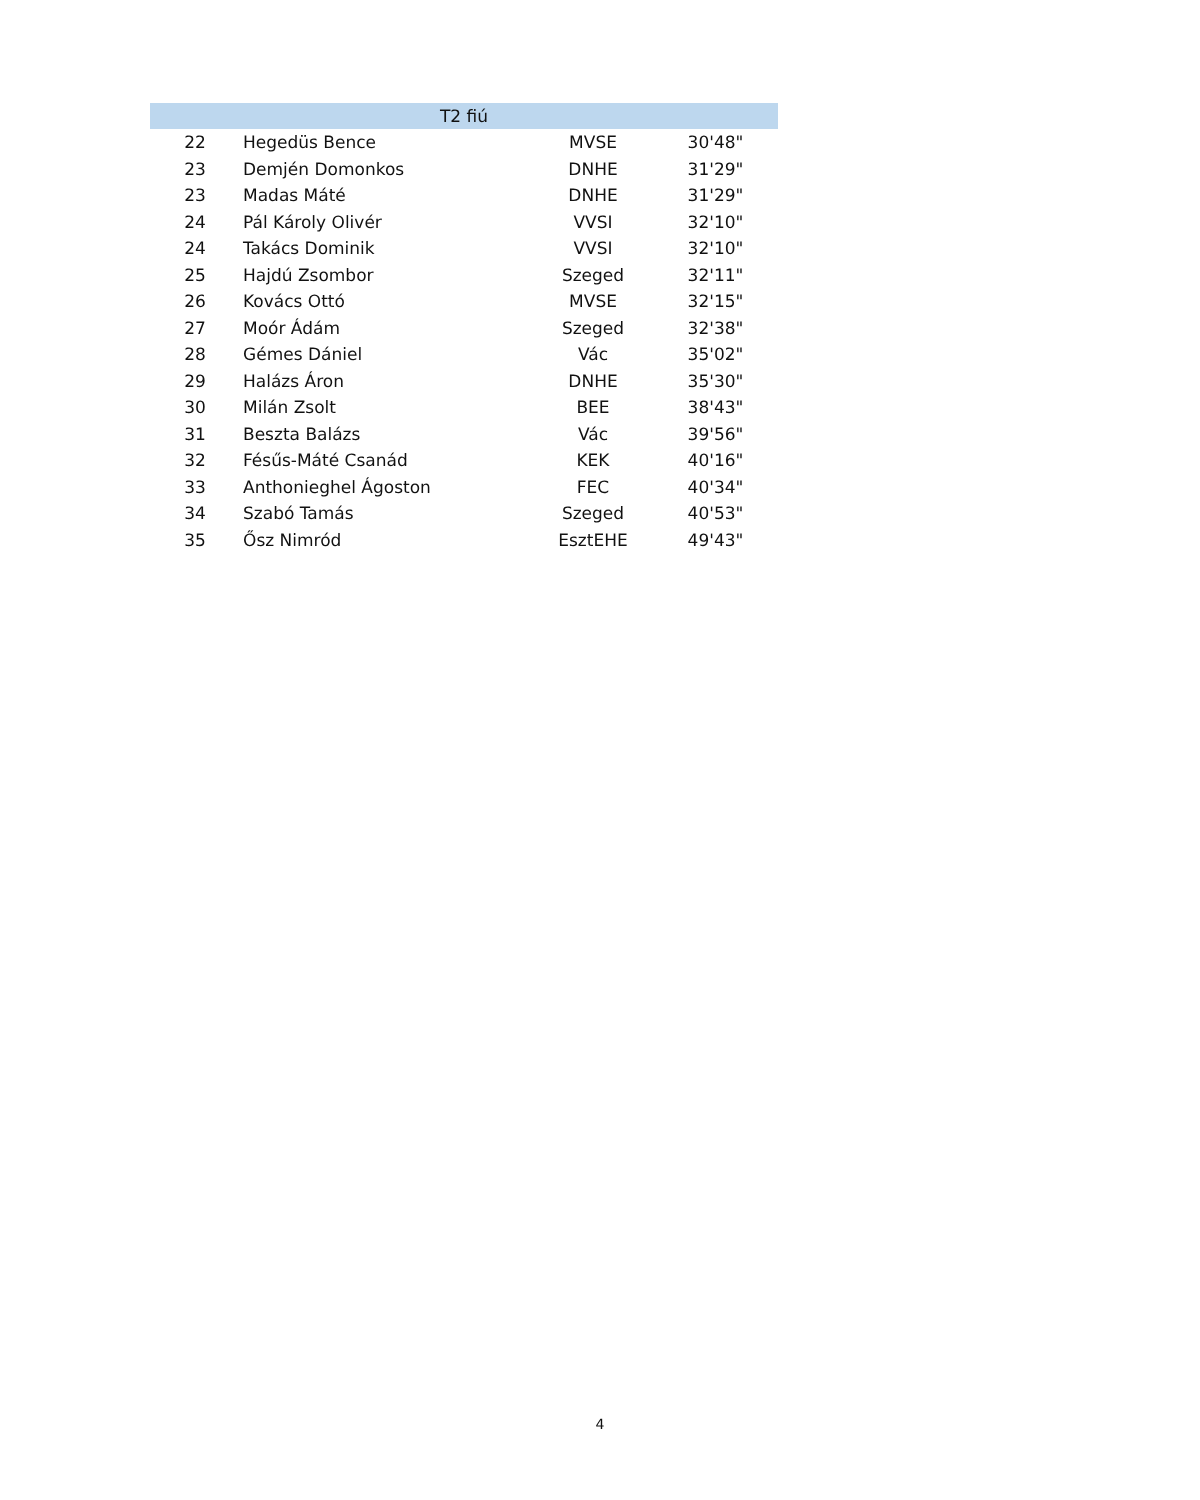| T2 fiú | | | |
| --- | --- | --- | --- |
| 22 | Hegedüs Bence | MVSE | 30'48" |
| 23 | Demjén Domonkos | DNHE | 31'29" |
| 23 | Madas Máté | DNHE | 31'29" |
| 24 | Pál Károly Olivér | VVSI | 32'10" |
| 24 | Takács Dominik | VVSI | 32'10" |
| 25 | Hajdú Zsombor | Szeged | 32'11" |
| 26 | Kovács Ottó | MVSE | 32'15" |
| 27 | Moór Ádám | Szeged | 32'38" |
| 28 | Gémes Dániel | Vác | 35'02" |
| 29 | Halázs Áron | DNHE | 35'30" |
| 30 | Milán Zsolt | BEE | 38'43" |
| 31 | Beszta Balázs | Vác | 39'56" |
| 32 | Fésűs-Máté Csanád | KEK | 40'16" |
| 33 | Anthonieghel Ágoston | FEC | 40'34" |
| 34 | Szabó Tamás | Szeged | 40'53" |
| 35 | Ősz Nimród | EsztEHE | 49'43" |
4